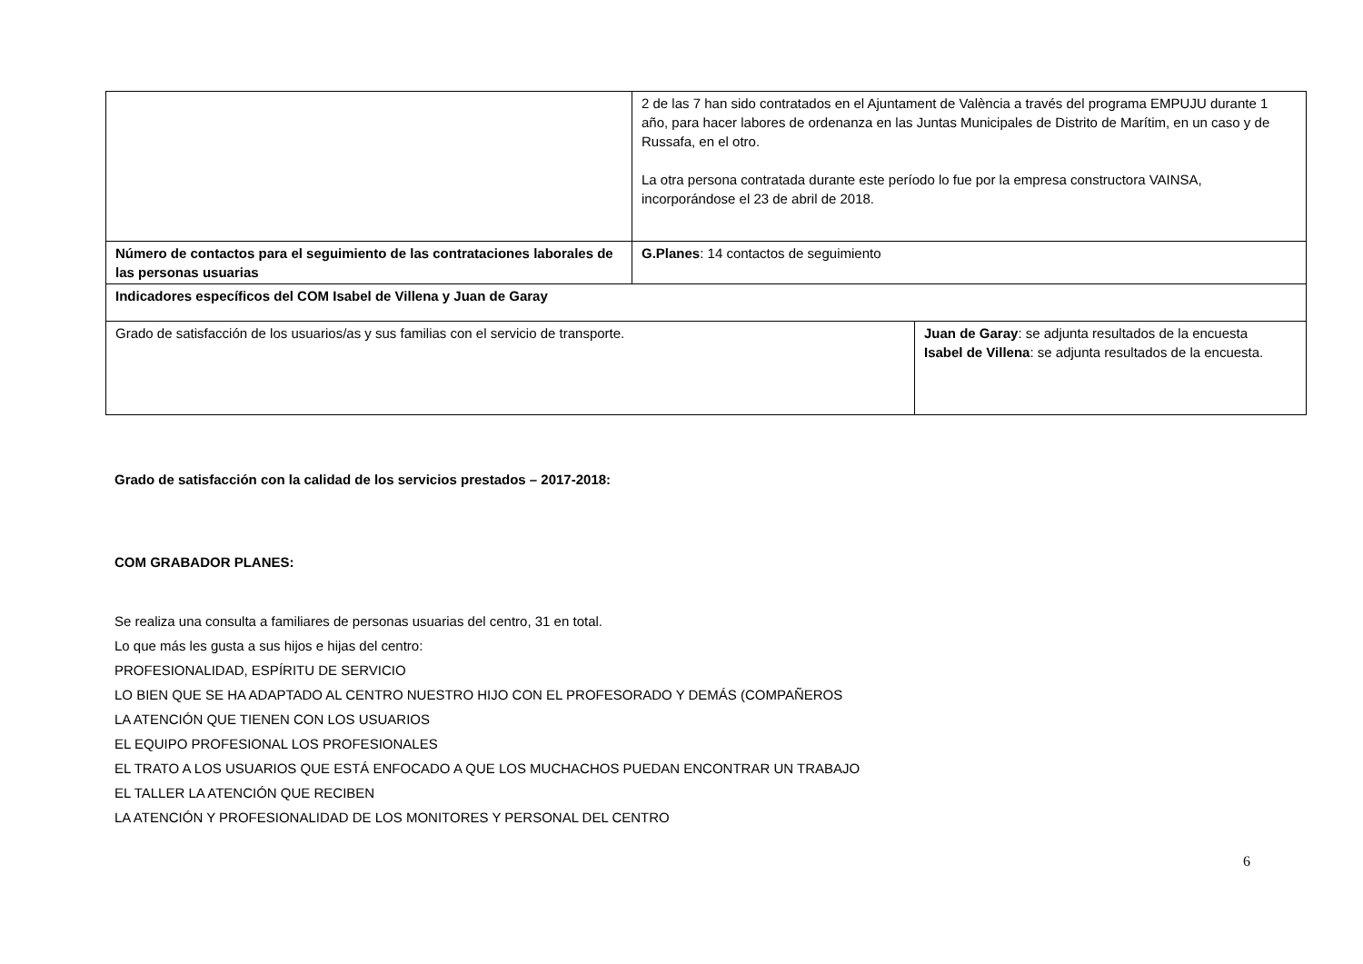| | 2 de las 7 han sido contratados en el Ajuntament de València a través del programa EMPUJU durante 1 año, para hacer labores de ordenanza en las Juntas Municipales de Distrito de Marítim, en un caso y de Russafa, en el otro. La otra persona contratada durante este período lo fue por la empresa constructora VAINSA, incorporándose el 23 de abril de 2018. | |
| Número de contactos para el seguimiento de las contrataciones laborales de las personas usuarias | G.Planes : 14 contactos de seguimiento | |
| Indicadores específicos del COM Isabel de Villena y Juan de Garay | | |
| Grado de satisfacción de los usuarios/as y sus familias con el servicio de transporte. | | Juan de Garay : se adjunta resultados de la encuesta Isabel de Villena : se adjunta resultados de la encuesta. |
Grado de satisfacción con la calidad de los servicios prestados – 2017-2018:
COM GRABADOR PLANES:
Se realiza una consulta a familiares de personas usuarias del centro, 31 en total.
Lo que más les gusta a sus hijos e hijas del centro:
PROFESIONALIDAD, ESPÍRITU DE SERVICIO
LO BIEN QUE SE HA ADAPTADO AL CENTRO NUESTRO HIJO CON EL PROFESORADO Y DEMÁS (COMPAÑEROS
LA ATENCIÓN QUE TIENEN CON LOS USUARIOS
EL EQUIPO PROFESIONAL LOS PROFESIONALES
EL TRATO A LOS USUARIOS QUE ESTÁ ENFOCADO A QUE LOS MUCHACHOS PUEDAN ENCONTRAR UN TRABAJO
EL TALLER LA ATENCIÓN QUE RECIBEN
LA ATENCIÓN Y PROFESIONALIDAD DE LOS MONITORES Y PERSONAL DEL CENTRO
6